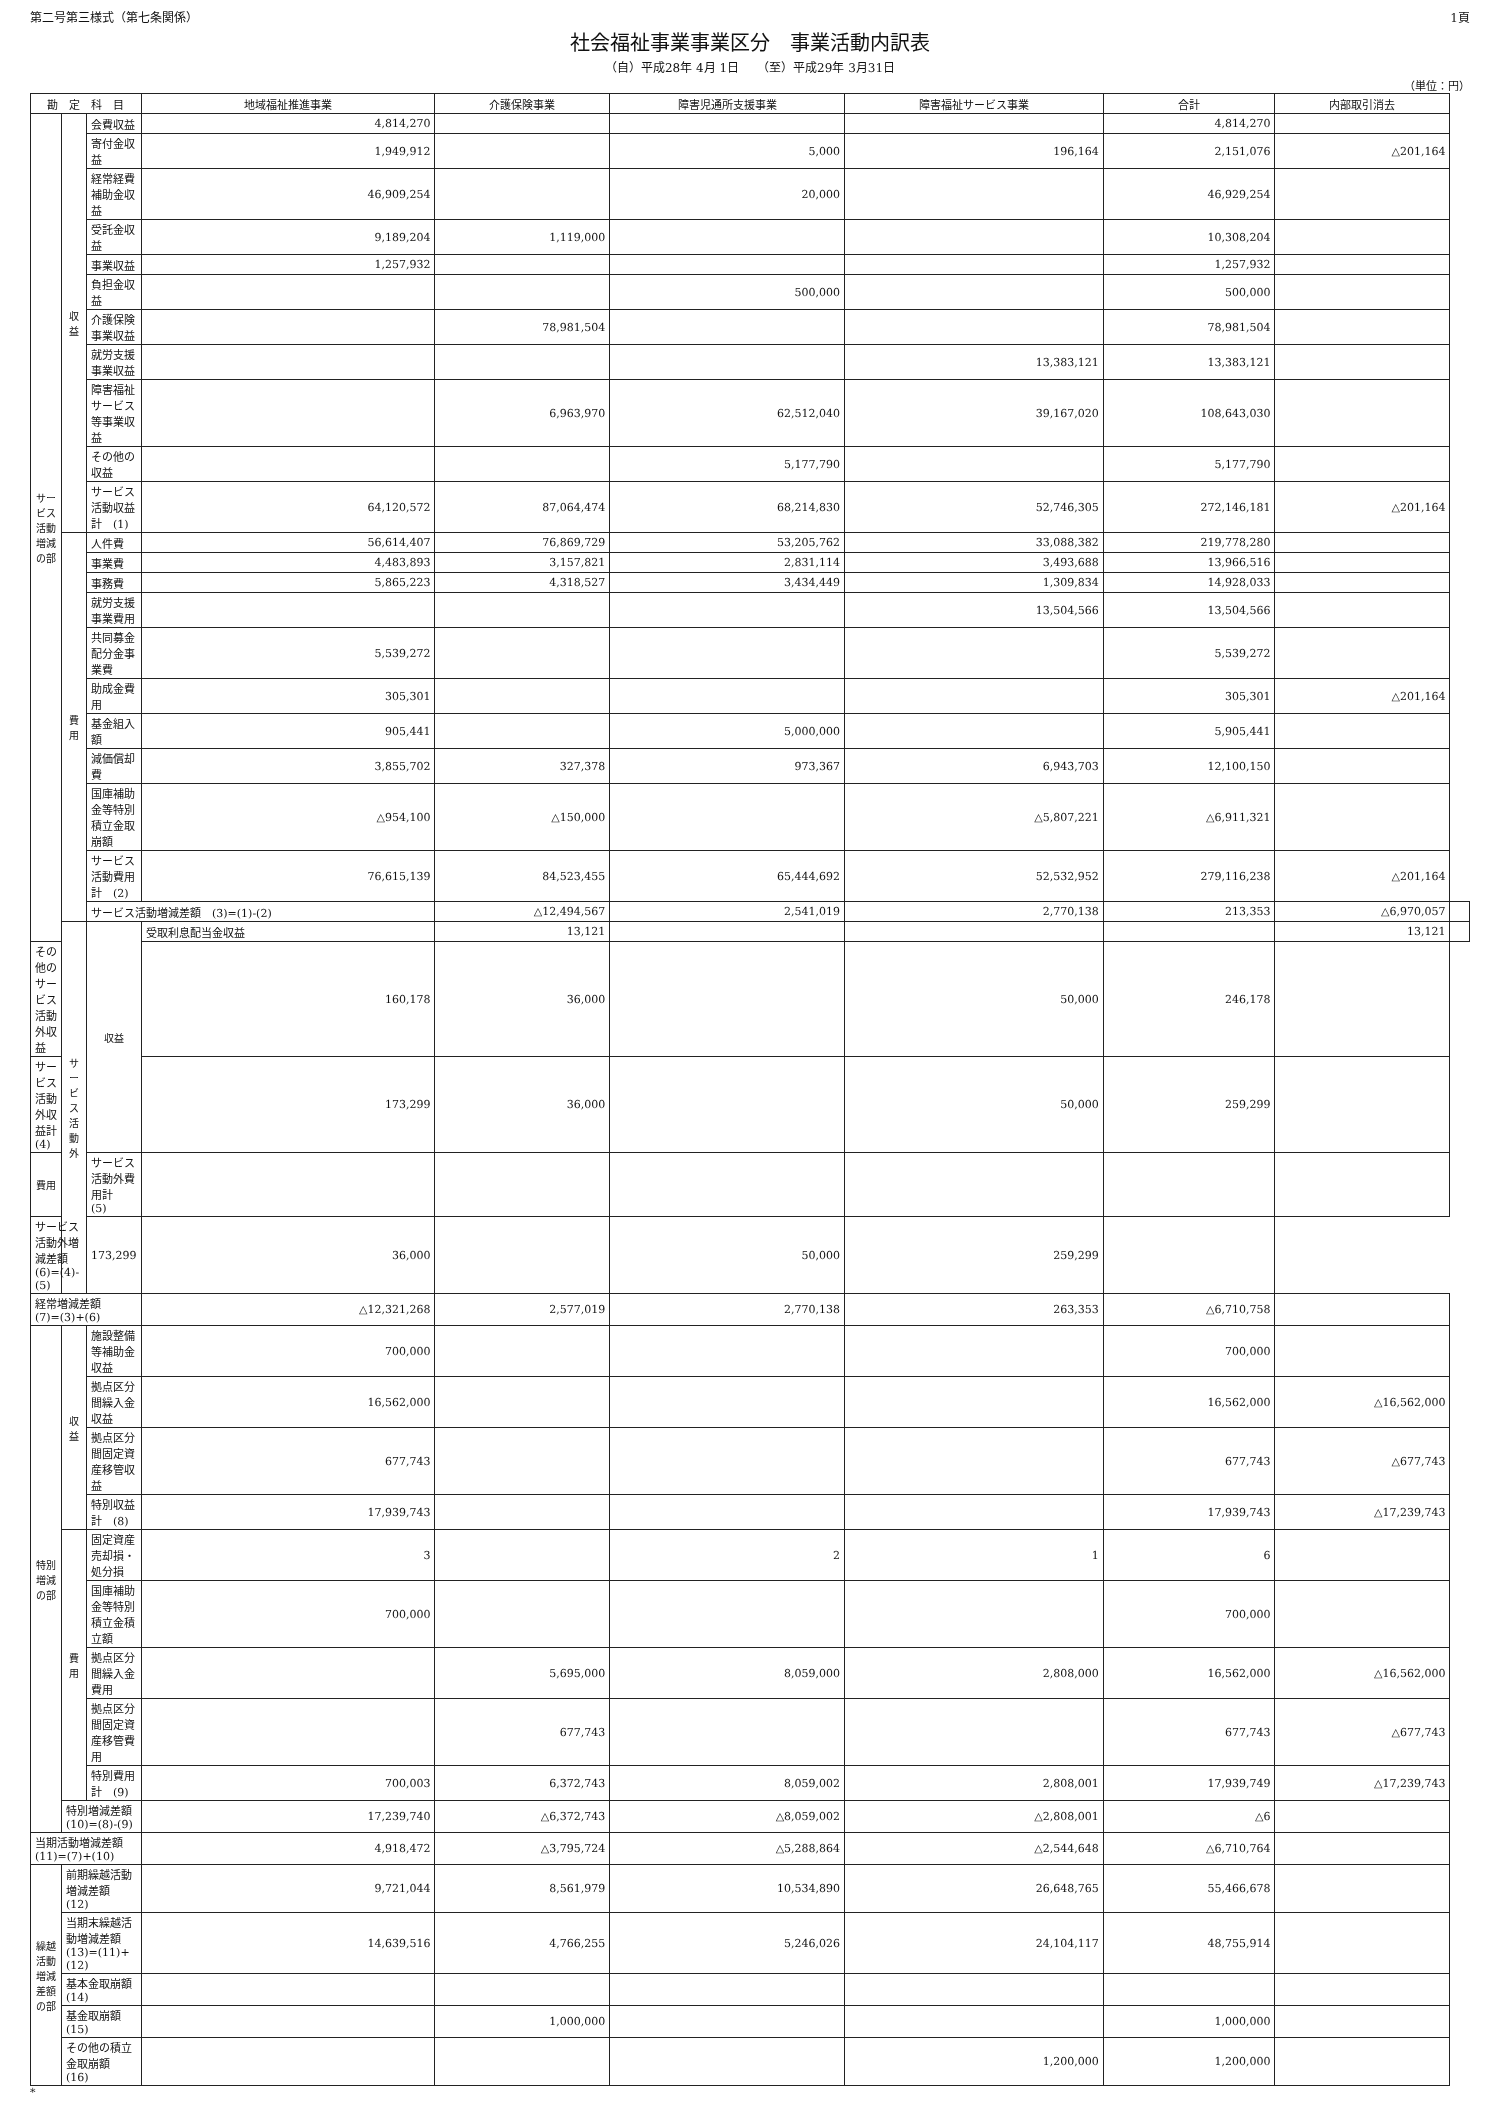第二号第三様式（第七条関係） 1頁
社会福祉事業事業区分　事業活動内訳表
（自）平成28年 4月 1日　　（至）平成29年 3月31日
（単位：円）
| 勘 定 科 目 | | | 地域福祉推進事業 | 介護保険事業 | 障害児通所支援事業 | 障害福祉サービス事業 | 合計 | 内部取引消去 | |
| --- | --- | --- | --- | --- | --- | --- | --- | --- | --- |
| サービス活動増減の部 | 収益 | 会費収益 | 4,814,270 | | | | 4,814,270 | | |
| | | 寄付金収益 | 1,949,912 | | 5,000 | 196,164 | 2,151,076 | △201,164 | |
| | | 経常経費補助金収益 | 46,909,254 | | 20,000 | | 46,929,254 | | |
| | | 受託金収益 | 9,189,204 | 1,119,000 | | | 10,308,204 | | |
| | | 事業収益 | 1,257,932 | | | | 1,257,932 | | |
| | | 負担金収益 | | | 500,000 | | 500,000 | | |
| | | 介護保険事業収益 | | 78,981,504 | | | 78,981,504 | | |
| | | 就労支援事業収益 | | | | 13,383,121 | 13,383,121 | | |
| | | 障害福祉サービス等事業収益 | | 6,963,970 | 62,512,040 | 39,167,020 | 108,643,030 | | |
| | | その他の収益 | | | 5,177,790 | | 5,177,790 | | |
| | | サービス活動収益計 (1) | 64,120,572 | 87,064,474 | 68,214,830 | 52,746,305 | 272,146,181 | △201,164 | |
| | 費用 | 人件費 | 56,614,407 | 76,869,729 | 53,205,762 | 33,088,382 | 219,778,280 | | |
| | | 事業費 | 4,483,893 | 3,157,821 | 2,831,114 | 3,493,688 | 13,966,516 | | |
| | | 事務費 | 5,865,223 | 4,318,527 | 3,434,449 | 1,309,834 | 14,928,033 | | |
| | | 就労支援事業費用 | | | | 13,504,566 | 13,504,566 | | |
| | | 共同募金配分金事業費 | 5,539,272 | | | | 5,539,272 | | |
| | | 助成金費用 | 305,301 | | | | 305,301 | △201,164 | |
| | | 基金組入額 | 905,441 | | 5,000,000 | | 5,905,441 | | |
| | | 減価償却費 | 3,855,702 | 327,378 | 973,367 | 6,943,703 | 12,100,150 | | |
| | | 国庫補助金等特別積立金取崩額 | △954,100 | △150,000 | | △5,807,221 | △6,911,321 | | |
| | | サービス活動費用計 (2) | 76,615,139 | 84,523,455 | 65,444,692 | 52,532,952 | 279,116,238 | △201,164 | |
| | | サービス活動増減差額 (3)=(1)-(2) | | △12,494,567 | 2,541,019 | 2,770,138 | 213,353 | △6,970,057 | |
| | サービス活動外 | 収益 | 受取利息配当金収益 | 13,121 | | | | 13,121 | |
| その他のサービス活動外収益 | | | 160,178 | 36,000 | | 50,000 | 246,178 | | |
| サービス活動外収益計 (4) | | | 173,299 | 36,000 | | 50,000 | 259,299 | | |
| 費用 | | サービス活動外費用計 (5) | | | | | | | |
| サービス活動外増減差額(6)=(4)-(5) | | 173,299 | 36,000 | | 50,000 | 259,299 | | | |
| 経常増減差額 (7)=(3)+(6) | | | △12,321,268 | 2,577,019 | 2,770,138 | 263,353 | △6,710,758 | | |
| 特別増減の部 | 収益 | 施設整備等補助金収益 | 700,000 | | | | 700,000 | | |
| | | 拠点区分間繰入金収益 | 16,562,000 | | | | 16,562,000 | △16,562,000 | |
| | | 拠点区分間固定資産移管収益 | 677,743 | | | | 677,743 | △677,743 | |
| | | 特別収益計 (8) | 17,939,743 | | | | 17,939,743 | △17,239,743 | |
| | 費用 | 固定資産売却損・処分損 | 3 | | 2 | 1 | 6 | | |
| | | 国庫補助金等特別積立金積立額 | 700,000 | | | | 700,000 | | |
| | | 拠点区分間繰入金費用 | | 5,695,000 | 8,059,000 | 2,808,000 | 16,562,000 | △16,562,000 | |
| | | 拠点区分間固定資産移管費用 | | 677,743 | | | 677,743 | △677,743 | |
| | | 特別費用計 (9) | 700,003 | 6,372,743 | 8,059,002 | 2,808,001 | 17,939,749 | △17,239,743 | |
| | 特別増減差額 (10)=(8)-(9) | | 17,239,740 | △6,372,743 | △8,059,002 | △2,808,001 | △6 | | |
| 当期活動増減差額 (11)=(7)+(10) | | | 4,918,472 | △3,795,724 | △5,288,864 | △2,544,648 | △6,710,764 | | |
| 繰越活動増減差額の部 | 前期繰越活動増減差額 (12) | | 9,721,044 | 8,561,979 | 10,534,890 | 26,648,765 | 55,466,678 | | |
| | 当期末繰越活動増減差額(13)=(11)+(12) | | 14,639,516 | 4,766,255 | 5,246,026 | 24,104,117 | 48,755,914 | | |
| | 基本金取崩額 (14) | | | | | | | | |
| | 基金取崩額 (15) | | | 1,000,000 | | | 1,000,000 | | |
| | その他の積立金取崩額 (16) | | | | | 1,200,000 | 1,200,000 | | |
*